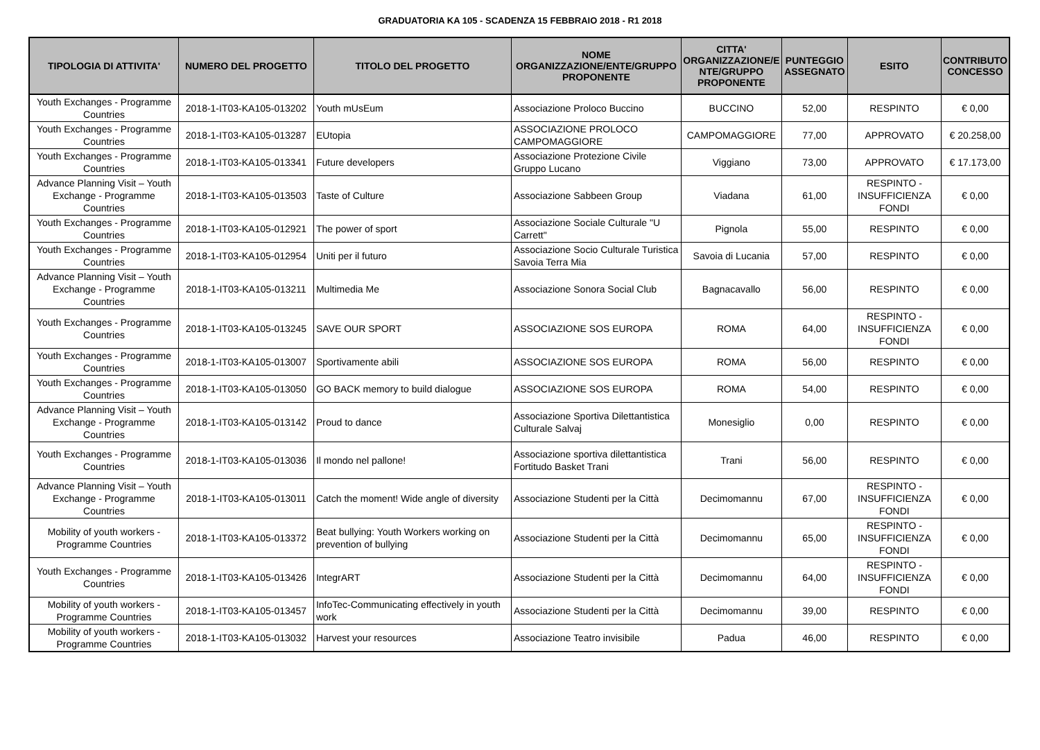GRADUATORIA KA 105 - SCADENZA 15 FEBBRAIO 2018 - R1 2018
| TIPOLOGIA DI ATTIVITA' | NUMERO DEL PROGETTO | TITOLO DEL PROGETTO | NOME ORGANIZZAZIONE/ENTE/GRUPPO PROPONENTE | CITTA' ORGANIZZAZIONE/E NTE/GRUPPO PROPONENTE | PUNTEGGIO ASSEGNATO | ESITO | CONTRIBUTO CONCESSO |
| --- | --- | --- | --- | --- | --- | --- | --- |
| Youth Exchanges - Programme Countries | 2018-1-IT03-KA105-013202 | Youth mUsEum | Associazione Proloco Buccino | BUCCINO | 52,00 | RESPINTO | € 0,00 |
| Youth Exchanges - Programme Countries | 2018-1-IT03-KA105-013287 | EUtopia | ASSOCIAZIONE PROLOCO CAMPOMAGGIORE | CAMPOMAGGIORE | 77,00 | APPROVATO | € 20.258,00 |
| Youth Exchanges - Programme Countries | 2018-1-IT03-KA105-013341 | Future developers | Associazione Protezione Civile Gruppo Lucano | Viggiano | 73,00 | APPROVATO | € 17.173,00 |
| Advance Planning Visit – Youth Exchange - Programme Countries | 2018-1-IT03-KA105-013503 | Taste of Culture | Associazione Sabbeen Group | Viadana | 61,00 | RESPINTO - INSUFFICIENZA FONDI | € 0,00 |
| Youth Exchanges - Programme Countries | 2018-1-IT03-KA105-012921 | The power of sport | Associazione Sociale Culturale "U Carrett" | Pignola | 55,00 | RESPINTO | € 0,00 |
| Youth Exchanges - Programme Countries | 2018-1-IT03-KA105-012954 | Uniti per il futuro | Associazione Socio Culturale Turistica Savoia Terra Mia | Savoia di Lucania | 57,00 | RESPINTO | € 0,00 |
| Advance Planning Visit – Youth Exchange - Programme Countries | 2018-1-IT03-KA105-013211 | Multimedia Me | Associazione Sonora Social Club | Bagnacavallo | 56,00 | RESPINTO | € 0,00 |
| Youth Exchanges - Programme Countries | 2018-1-IT03-KA105-013245 | SAVE OUR SPORT | ASSOCIAZIONE SOS EUROPA | ROMA | 64,00 | RESPINTO - INSUFFICIENZA FONDI | € 0,00 |
| Youth Exchanges - Programme Countries | 2018-1-IT03-KA105-013007 | Sportivamente abili | ASSOCIAZIONE SOS EUROPA | ROMA | 56,00 | RESPINTO | € 0,00 |
| Youth Exchanges - Programme Countries | 2018-1-IT03-KA105-013050 | GO BACK memory to build dialogue | ASSOCIAZIONE SOS EUROPA | ROMA | 54,00 | RESPINTO | € 0,00 |
| Advance Planning Visit – Youth Exchange - Programme Countries | 2018-1-IT03-KA105-013142 | Proud to dance | Associazione Sportiva Dilettantistica Culturale Salvaj | Monesiglio | 0,00 | RESPINTO | € 0,00 |
| Youth Exchanges - Programme Countries | 2018-1-IT03-KA105-013036 | Il mondo nel pallone! | Associazione sportiva dilettantistica Fortitudo Basket Trani | Trani | 56,00 | RESPINTO | € 0,00 |
| Advance Planning Visit – Youth Exchange - Programme Countries | 2018-1-IT03-KA105-013011 | Catch the moment! Wide angle of diversity | Associazione Studenti per la Città | Decimomannu | 67,00 | RESPINTO - INSUFFICIENZA FONDI | € 0,00 |
| Mobility of youth workers - Programme Countries | 2018-1-IT03-KA105-013372 | Beat bullying: Youth Workers working on prevention of bullying | Associazione Studenti per la Città | Decimomannu | 65,00 | RESPINTO - INSUFFICIENZA FONDI | € 0,00 |
| Youth Exchanges - Programme Countries | 2018-1-IT03-KA105-013426 | IntegrART | Associazione Studenti per la Città | Decimomannu | 64,00 | RESPINTO - INSUFFICIENZA FONDI | € 0,00 |
| Mobility of youth workers - Programme Countries | 2018-1-IT03-KA105-013457 | InfoTec-Communicating effectively in youth work | Associazione Studenti per la Città | Decimomannu | 39,00 | RESPINTO | € 0,00 |
| Mobility of youth workers - Programme Countries | 2018-1-IT03-KA105-013032 | Harvest your resources | Associazione Teatro invisibile | Padua | 46,00 | RESPINTO | € 0,00 |